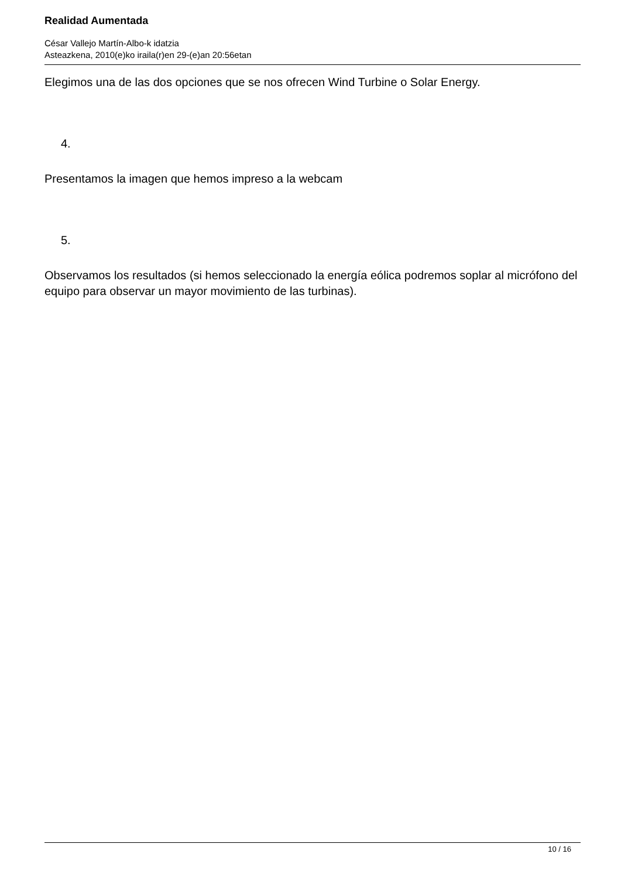Realidad Aumentada
César Vallejo Martín-Albo-k idatzia
Asteazkena, 2010(e)ko iraila(r)en 29-(e)an 20:56etan
Elegimos una de las dos opciones que se nos ofrecen Wind Turbine o Solar Energy.
4.
Presentamos la imagen que hemos impreso a la webcam
5.
Observamos los resultados (si hemos seleccionado la energía eólica podremos soplar al micrófono del equipo para observar un mayor movimiento de las turbinas).
10 / 16